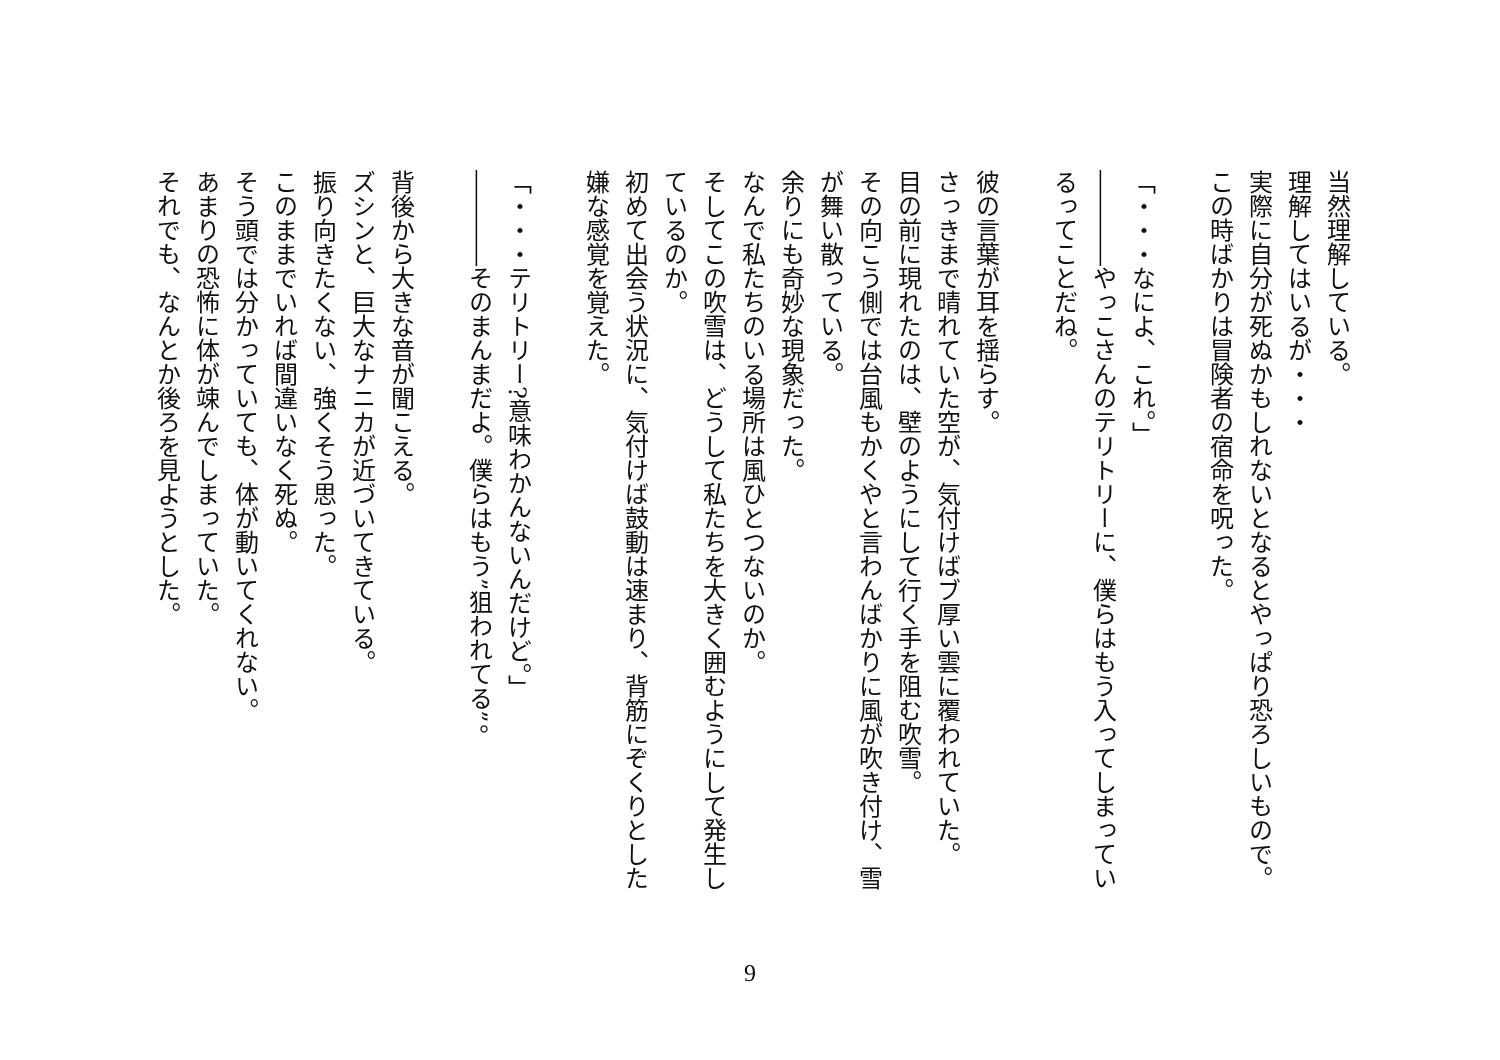当然理解している。
理解してはいるが・・・
実際に自分が死ぬかもしれないとなるとやっぱり恐ろしいもので。
この時ばかりは冒険者の宿命を呪った。
　
「・・・なによ、これ。」
――――やっこさんのテリトリーに、僕らはもう入ってしまってい
るってことだね。
　
彼の言葉が耳を揺らす。
さっきまで晴れていた空が、気付けばブ厚い雲に覆われていた。
目の前に現れたのは、壁のようにして行く手を阻む吹雪。
その向こう側では台風もかくやと言わんばかりに風が吹き付け、雪
が舞い散っている。
余りにも奇妙な現象だった。
なんで私たちのいる場所は風ひとつないのか。
そしてこの吹雪は、どうして私たちを大きく囲むようにして発生し
ているのか。
初めて出会う状況に、気付けば鼓動は速まり、背筋にぞくりとした
嫌な感覚を覚えた。
　
「・・・テリトリー?意味わかんないんだけど。」
――――そのまんまだよ。僕らはもう”狙われてる”。
　
背後から大きな音が聞こえる。
ズシンと、巨大なナニカが近づいてきている。
振り向きたくない、強くそう思った。
このままでいれば間違いなく死ぬ。
そう頭では分かっていても、体が動いてくれない。
あまりの恐怖に体が竦んでしまっていた。
それでも、なんとか後ろを見ようとした。
9